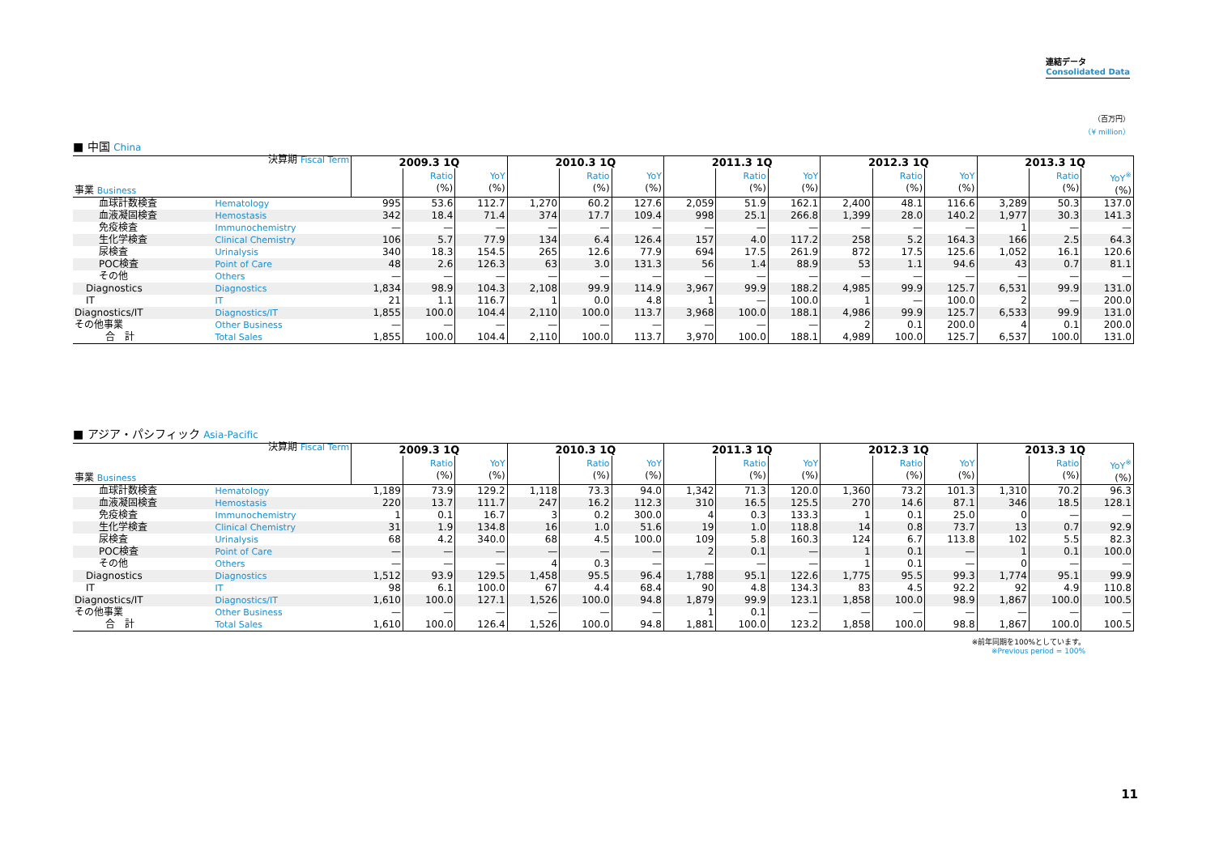連結データ
Consolidated Data
（百万円）
（¥ million）
■ 中国 China
| 事業 Business 決算期 Fiscal Term | | 2009.3 1Q | | | 2010.3 1Q | | | 2011.3 1Q | | | 2012.3 1Q | | | 2013.3 1Q | | |
| | | | Ratio (%) | YoY (%) | | Ratio (%) | YoY (%) | | Ratio (%) | YoY (%) | | Ratio (%) | YoY (%) | | Ratio (%) | YoY<sup>※</sup> (%) |
| 血球計数検査 | Hematology | 995 | 53.6 | 112.7 | 1,270 | 60.2 | 127.6 | 2,059 | 51.9 | 162.1 | 2,400 | 48.1 | 116.6 | 3,289 | 50.3 | 137.0 |
| 血液凝固検査 | Hemostasis | 342 | 18.4 | 71.4 | 374 | 17.7 | 109.4 | 998 | 25.1 | 266.8 | 1,399 | 28.0 | 140.2 | 1,977 | 30.3 | 141.3 |
| 免疫検査 | Immunochemistry | — | — | — | — | — | — | — | — | — | — | — | — | 1 | — | — |
| 生化学検査 | Clinical Chemistry | 106 | 5.7 | 77.9 | 134 | 6.4 | 126.4 | 157 | 4.0 | 117.2 | 258 | 5.2 | 164.3 | 166 | 2.5 | 64.3 |
| 尿検査 | Urinalysis | 340 | 18.3 | 154.5 | 265 | 12.6 | 77.9 | 694 | 17.5 | 261.9 | 872 | 17.5 | 125.6 | 1,052 | 16.1 | 120.6 |
| POC検査 | Point of Care | 48 | 2.6 | 126.3 | 63 | 3.0 | 131.3 | 56 | 1.4 | 88.9 | 53 | 1.1 | 94.6 | 43 | 0.7 | 81.1 |
| その他 | Others | — | — | — | — | — | — | — | — | — | — | — | — | — | — | — |
| Diagnostics | Diagnostics | 1,834 | 98.9 | 104.3 | 2,108 | 99.9 | 114.9 | 3,967 | 99.9 | 188.2 | 4,985 | 99.9 | 125.7 | 6,531 | 99.9 | 131.0 |
| IT | IT | 21 | 1.1 | 116.7 | 1 | 0.0 | 4.8 | 1 | — | 100.0 | 1 | — | 100.0 | 2 | — | 200.0 |
| Diagnostics/IT | Diagnostics/IT | 1,855 | 100.0 | 104.4 | 2,110 | 100.0 | 113.7 | 3,968 | 100.0 | 188.1 | 4,986 | 99.9 | 125.7 | 6,533 | 99.9 | 131.0 |
| その他事業 | Other Business | — | — | — | — | — | — | — | — | — | 2 | 0.1 | 200.0 | 4 | 0.1 | 200.0 |
| 合 計 | Total Sales | 1,855 | 100.0 | 104.4 | 2,110 | 100.0 | 113.7 | 3,970 | 100.0 | 188.1 | 4,989 | 100.0 | 125.7 | 6,537 | 100.0 | 131.0 |
■ アジア・パシフィック Asia-Pacific
| 事業 Business 決算期 Fiscal Term | | 2009.3 1Q | | | 2010.3 1Q | | | 2011.3 1Q | | | 2012.3 1Q | | | 2013.3 1Q | | |
| | | | Ratio (%) | YoY (%) | | Ratio (%) | YoY (%) | | Ratio (%) | YoY (%) | | Ratio (%) | YoY (%) | | Ratio (%) | YoY<sup>※</sup> (%) |
| 血球計数検査 | Hematology | 1,189 | 73.9 | 129.2 | 1,118 | 73.3 | 94.0 | 1,342 | 71.3 | 120.0 | 1,360 | 73.2 | 101.3 | 1,310 | 70.2 | 96.3 |
| 血液凝固検査 | Hemostasis | 220 | 13.7 | 111.7 | 247 | 16.2 | 112.3 | 310 | 16.5 | 125.5 | 270 | 14.6 | 87.1 | 346 | 18.5 | 128.1 |
| 免疫検査 | Immunochemistry | 1 | 0.1 | 16.7 | 3 | 0.2 | 300.0 | 4 | 0.3 | 133.3 | 1 | 0.1 | 25.0 | 0 | — | — |
| 生化学検査 | Clinical Chemistry | 31 | 1.9 | 134.8 | 16 | 1.0 | 51.6 | 19 | 1.0 | 118.8 | 14 | 0.8 | 73.7 | 13 | 0.7 | 92.9 |
| 尿検査 | Urinalysis | 68 | 4.2 | 340.0 | 68 | 4.5 | 100.0 | 109 | 5.8 | 160.3 | 124 | 6.7 | 113.8 | 102 | 5.5 | 82.3 |
| POC検査 | Point of Care | — | — | — | — | — | — | 2 | 0.1 | — | 1 | 0.1 | — | 1 | 0.1 | 100.0 |
| その他 | Others | — | — | — | 4 | 0.3 | — | — | — | — | 1 | 0.1 | — | 0 | — | — |
| Diagnostics | Diagnostics | 1,512 | 93.9 | 129.5 | 1,458 | 95.5 | 96.4 | 1,788 | 95.1 | 122.6 | 1,775 | 95.5 | 99.3 | 1,774 | 95.1 | 99.9 |
| IT | IT | 98 | 6.1 | 100.0 | 67 | 4.4 | 68.4 | 90 | 4.8 | 134.3 | 83 | 4.5 | 92.2 | 92 | 4.9 | 110.8 |
| Diagnostics/IT | Diagnostics/IT | 1,610 | 100.0 | 127.1 | 1,526 | 100.0 | 94.8 | 1,879 | 99.9 | 123.1 | 1,858 | 100.0 | 98.9 | 1,867 | 100.0 | 100.5 |
| その他事業 | Other Business | — | — | — | — | — | — | 1 | 0.1 | — | — | — | — | — | — | — |
| 合 計 | Total Sales | 1,610 | 100.0 | 126.4 | 1,526 | 100.0 | 94.8 | 1,881 | 100.0 | 123.2 | 1,858 | 100.0 | 98.8 | 1,867 | 100.0 | 100.5 |
※前年同期を100%としています。
※Previous period = 100%
11